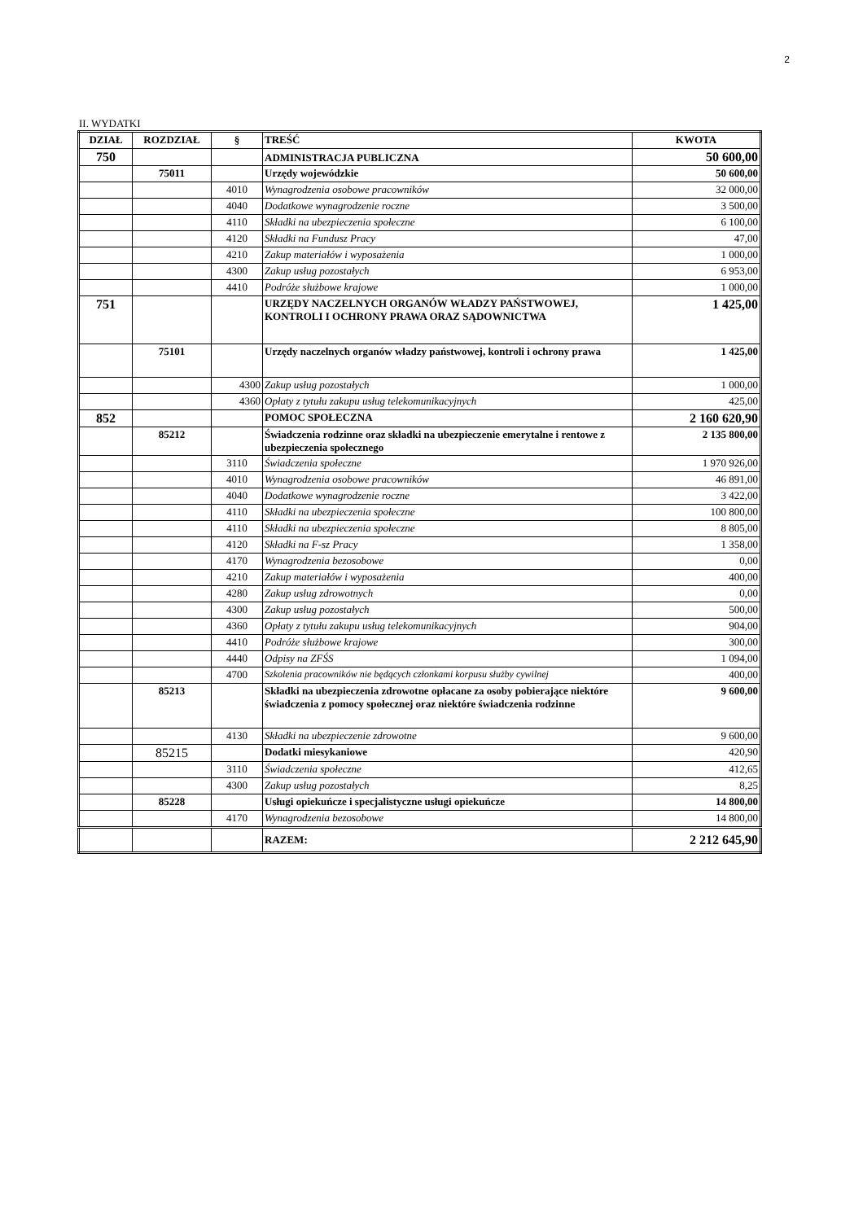2
II. WYDATKI
| DZIAŁ | ROZDZIAŁ | § | TREŚĆ | KWOTA |
| --- | --- | --- | --- | --- |
| 750 | | | ADMINISTRACJA PUBLICZNA | 50 600,00 |
| | 75011 | | Urzędy wojewódzkie | 50 600,00 |
| | | 4010 | Wynagrodzenia osobowe pracowników | 32 000,00 |
| | | 4040 | Dodatkowe wynagrodzenie roczne | 3 500,00 |
| | | 4110 | Składki na ubezpieczenia społeczne | 6 100,00 |
| | | 4120 | Składki na Fundusz Pracy | 47,00 |
| | | 4210 | Zakup materiałów i wyposażenia | 1 000,00 |
| | | 4300 | Zakup usług pozostałych | 6 953,00 |
| | | 4410 | Podróże służbowe krajowe | 1 000,00 |
| 751 | | | URZĘDY NACZELNYCH ORGANÓW WŁADZY PAŃSTWOWEJ, KONTROLI I OCHRONY PRAWA ORAZ SĄDOWNICTWA | 1 425,00 |
| | 75101 | | Urzędy naczelnych organów władzy państwowej, kontroli i ochrony prawa | 1 425,00 |
| | | 4300 | Zakup usług pozostałych | 1 000,00 |
| | | 4360 | Opłaty z tytułu zakupu usług telekomunikacyjnych | 425,00 |
| 852 | | | POMOC SPOŁECZNA | 2 160 620,90 |
| | 85212 | | Świadczenia rodzinne oraz składki na ubezpieczenie emerytalne i rentowe z ubezpieczenia społecznego | 2 135 800,00 |
| | | 3110 | Świadczenia społeczne | 1 970 926,00 |
| | | 4010 | Wynagrodzenia osobowe pracowników | 46 891,00 |
| | | 4040 | Dodatkowe wynagrodzenie roczne | 3 422,00 |
| | | 4110 | Składki na ubezpieczenia społeczne | 100 800,00 |
| | | 4110 | Składki na ubezpieczenia społeczne | 8 805,00 |
| | | 4120 | Składki na F-sz Pracy | 1 358,00 |
| | | 4170 | Wynagrodzenia bezosobowe | 0,00 |
| | | 4210 | Zakup materiałów i wyposażenia | 400,00 |
| | | 4280 | Zakup usług zdrowotnych | 0,00 |
| | | 4300 | Zakup usług pozostałych | 500,00 |
| | | 4360 | Opłaty z tytułu zakupu usług telekomunikacyjnych | 904,00 |
| | | 4410 | Podróże służbowe krajowe | 300,00 |
| | | 4440 | Odpisy na ZFŚS | 1 094,00 |
| | | 4700 | Szkolenia pracowników nie będących członkami korpusu służby cywilnej | 400,00 |
| | 85213 | | Składki na ubezpieczenia zdrowotne opłacane za osoby pobierające niektóre świadczenia z pomocy społecznej oraz niektóre świadczenia rodzinne | 9 600,00 |
| | | 4130 | Składki na ubezpieczenie zdrowotne | 9 600,00 |
| | 85215 | | Dodatki miesykaniowe | 420,90 |
| | | 3110 | Świadczenia społeczne | 412,65 |
| | | 4300 | Zakup usług pozostałych | 8,25 |
| | 85228 | | Usługi opiekuńcze i specjalistyczne usługi opiekuńcze | 14 800,00 |
| | | 4170 | Wynagrodzenia bezosobowe | 14 800,00 |
| | | | RAZEM: | 2 212 645,90 |